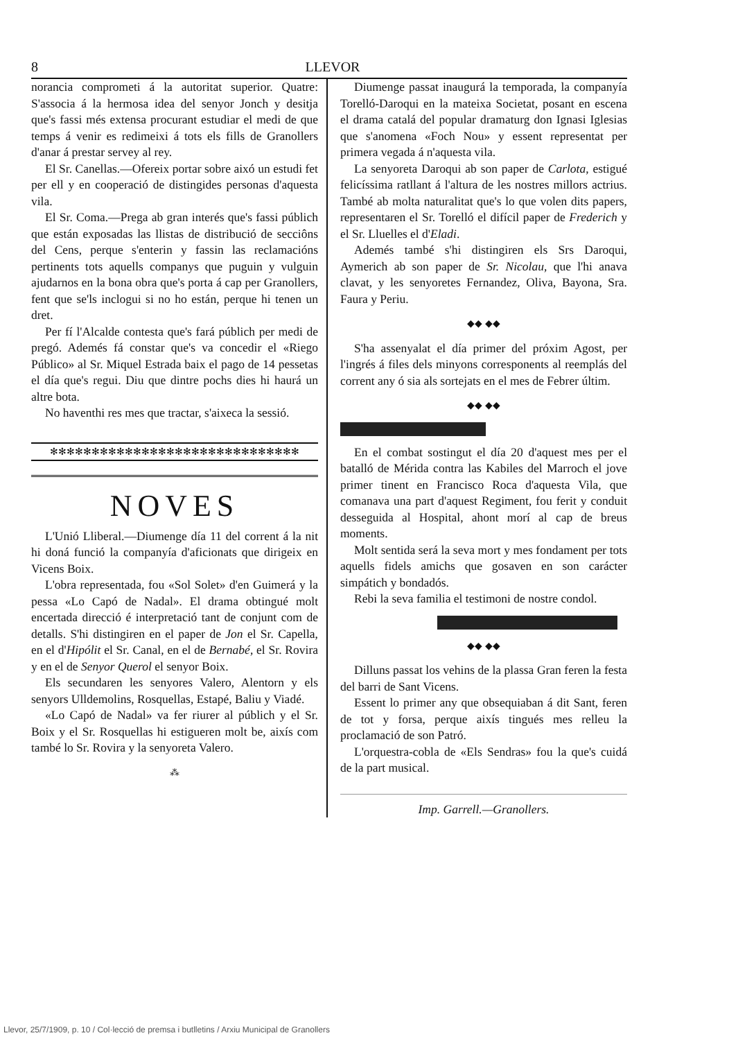8 LLEVOR
norancia comprometi á la autoritat superior. Quatre: S'associa á la hermosa idea del senyor Jonch y desitja que's fassi més extensa procurant estudiar el medi de que temps á venir es redimeixi á tots els fills de Granollers d'anar á prestar servey al rey.
El Sr. Canellas.—Ofereix portar sobre aixó un estudi fet per ell y en cooperació de distingides personas d'aquesta vila.
El Sr. Coma.—Prega ab gran interés que's fassi públich que están exposadas las llistas de distribució de secciôns del Cens, perque s'enterin y fassin las reclamacións pertinents tots aquells companys que puguin y vulguin ajudarnos en la bona obra que's porta á cap per Granollers, fent que se'ls inclogui si no ho están, perque hi tenen un dret.
Per fí l'Alcalde contesta que's fará públich per medi de pregó. Ademés fá constar que's va concedir el «Riego Público» al Sr. Miquel Estrada baix el pago de 14 pessetas el día que's regui. Diu que dintre pochs dies hi haurá un altre bota.
No haventhi res mes que tractar, s'aixeca la sessió.
✻✻✻✻✻✻✻✻✻✻✻✻✻✻✻✻✻✻✻✻✻✻✻✻✻✻✻✻✻✻
NOVES
L'Unió Lliberal.—Diumenge día 11 del corrent á la nit hi doná funció la companyía d'aficionats que dirigeix en Vicens Boix.
L'obra representada, fou «Sol Solet» d'en Guimerá y la pessa «Lo Capó de Nadal». El drama obtingué molt encertada direcció é interpretació tant de conjunt com de detalls. S'hi distingiren en el paper de Jon el Sr. Capella, en el d'Hipólit el Sr. Canal, en el de Bernabé, el Sr. Rovira y en el de Senyor Querol el senyor Boix.
Els secundaren les senyores Valero, Alentorn y els senyors Ulldemolins, Rosquellas, Estapé, Baliu y Viadé.
«Lo Capó de Nadal» va fer riurer al públich y el Sr. Boix y el Sr. Rosquellas hi estigueren molt be, aixís com també lo Sr. Rovira y la senyoreta Valero.
⁂
Diumenge passat inaugurá la temporada, la companyía Torelló-Daroqui en la mateixa Societat, posant en escena el drama catalá del popular dramaturg don Ignasi Iglesias que s'anomena «Foch Nou» y essent representat per primera vegada á n'aquesta vila.
La senyoreta Daroqui ab son paper de Carlota, estigué felicíssima ratllant á l'altura de les nostres millors actrius. També ab molta naturalitat que's lo que volen dits papers, representaren el Sr. Torelló el difícil paper de Frederich y el Sr. Lluelles el d'Eladi.
Ademés també s'hi distingiren els Srs Daroqui, Aymerich ab son paper de Sr. Nicolau, que l'hi anava clavat, y les senyoretes Fernandez, Oliva, Bayona, Sra. Faura y Periu.
◆◆ ◆◆
S'ha assenyalat el día primer del próxim Agost, per l'ingrés á files dels minyons corresponents al reemplás del corrent any ó sia als sortejats en el mes de Febrer últim.
◆◆ ◆◆
En el combat sostingut el día 20 d'aquest mes per el batalló de Mérida contra las Kabiles del Marroch el jove primer tinent en Francisco Roca d'aquesta Vila, que comanava una part d'aquest Regiment, fou ferit y conduit desseguida al Hospital, ahont morí al cap de breus moments.
Molt sentida será la seva mort y mes fondament per tots aquells fidels amichs que gosaven en son carácter simpátich y bondadós.
Rebi la seva familia el testimoni de nostre condol.
◆◆ ◆◆
Dilluns passat los vehins de la plassa Gran feren la festa del barri de Sant Vicens.
Essent lo primer any que obsequiaban á dit Sant, feren de tot y forsa, perque aixís tingués mes relleu la proclamació de son Patró.
L'orquestra-cobla de «Els Sendras» fou la que's cuidá de la part musical.
Imp. Garrell.—Granollers.
Llevor, 25/7/1909, p. 10 / Col·lecció de premsa i butlletins / Arxiu Municipal de Granollers